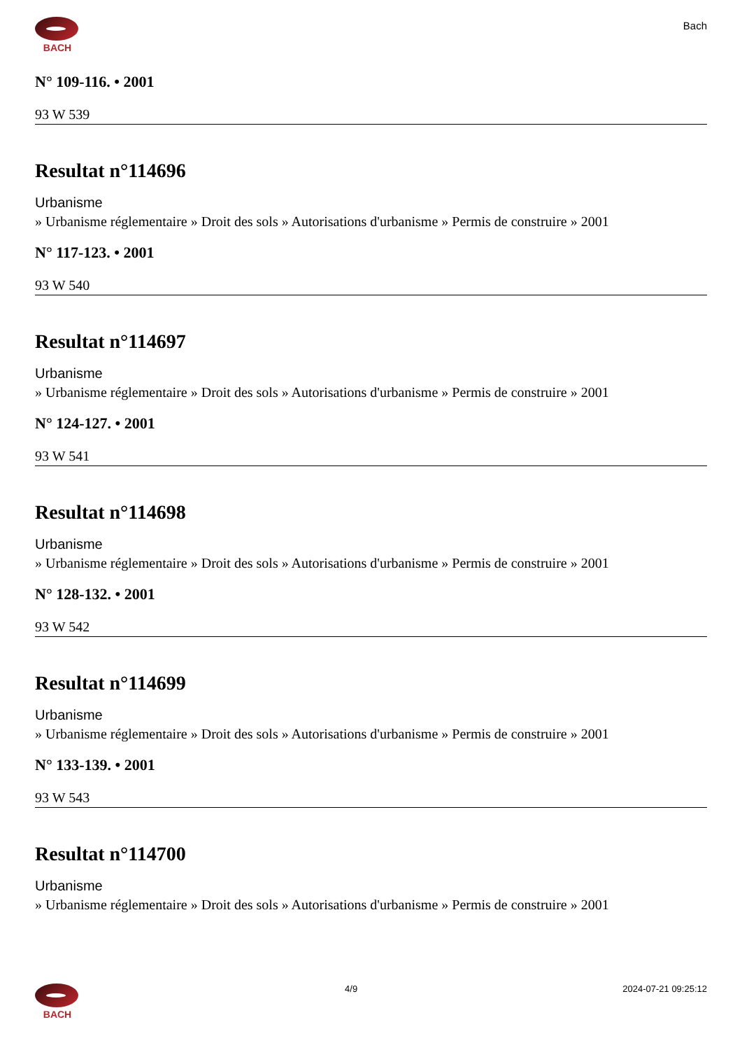BACH
Bach
N° 109-116. • 2001
93 W 539
Resultat n°114696
Urbanisme
» Urbanisme réglementaire » Droit des sols » Autorisations d'urbanisme » Permis de construire » 2001
N° 117-123. • 2001
93 W 540
Resultat n°114697
Urbanisme
» Urbanisme réglementaire » Droit des sols » Autorisations d'urbanisme » Permis de construire » 2001
N° 124-127. • 2001
93 W 541
Resultat n°114698
Urbanisme
» Urbanisme réglementaire » Droit des sols » Autorisations d'urbanisme » Permis de construire » 2001
N° 128-132. • 2001
93 W 542
Resultat n°114699
Urbanisme
» Urbanisme réglementaire » Droit des sols » Autorisations d'urbanisme » Permis de construire » 2001
N° 133-139. • 2001
93 W 543
Resultat n°114700
Urbanisme
» Urbanisme réglementaire » Droit des sols » Autorisations d'urbanisme » Permis de construire » 2001
BACH 4/9 2024-07-21 09:25:12